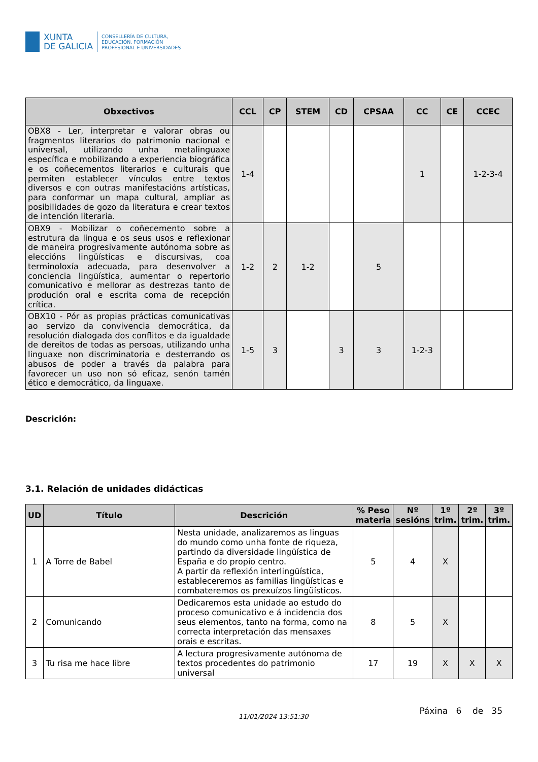XUNTA
DE GALICIA
CONSELLERÍA DE CULTURA,
EDUCACIÓN, FORMACIÓN
PROFESIONAL E UNIVERSIDADES
| Obxectivos | CCL | CP | STEM | CD | CPSAA | CC | CE | CCEC |
| --- | --- | --- | --- | --- | --- | --- | --- | --- |
| OBX8 - Ler, interpretar e valorar obras ou fragmentos literarios do patrimonio nacional e universal, utilizando unha metalinguaxe específica e mobilizando a experiencia biográfica e os coñecementos literarios e culturais que permiten establecer vínculos entre textos diversos e con outras manifestacións artísticas, para conformar un mapa cultural, ampliar as posibilidades de gozo da literatura e crear textos de intención literaria. | 1-4 | | | | | 1 | | 1-2-3-4 |
| OBX9 - Mobilizar o coñecemento sobre a estrutura da lingua e os seus usos e reflexionar de maneira progresivamente autónoma sobre as eleccións lingüísticas e discursivas, coa terminoloxía adecuada, para desenvolver a conciencia lingüística, aumentar o repertorio comunicativo e mellorar as destrezas tanto de produción oral e escrita coma de recepción crítica. | 1-2 | 2 | 1-2 | | 5 | | | |
| OBX10 - Pór as propias prácticas comunicativas ao servizo da convivencia democrática, da resolución dialogada dos conflitos e da igualdade de dereitos de todas as persoas, utilizando unha linguaxe non discriminatoria e desterrando os abusos de poder a través da palabra para favorecer un uso non só eficaz, senón tamén ético e democrático, da linguaxe. | 1-5 | 3 | | 3 | 3 | 1-2-3 | | |
Descrición:
3.1. Relación de unidades didácticas
| UD | Título | Descrición | % Peso materia | Nº sesións | 1º trim. | 2º trim. | 3º trim. |
| --- | --- | --- | --- | --- | --- | --- | --- |
| 1 | A Torre de Babel | Nesta unidade, analizaremos as linguas do mundo como unha fonte de riqueza, partindo da diversidade lingüística de España e do propio centro. A partir da reflexión interlingüística, estableceremos as familias lingüísticas e combateremos os prexuízos lingüísticos. | 5 | 4 | X | | |
| 2 | Comunicando | Dedicaremos esta unidade ao estudo do proceso comunicativo e á incidencia dos seus elementos, tanto na forma, como na correcta interpretación das mensaxes orais e escritas. | 8 | 5 | X | | |
| 3 | Tu risa me hace libre | A lectura progresivamente autónoma de textos procedentes do patrimonio universal | 17 | 19 | X | X | X |
11/01/2024 13:51:30 Páxina 6 de 35